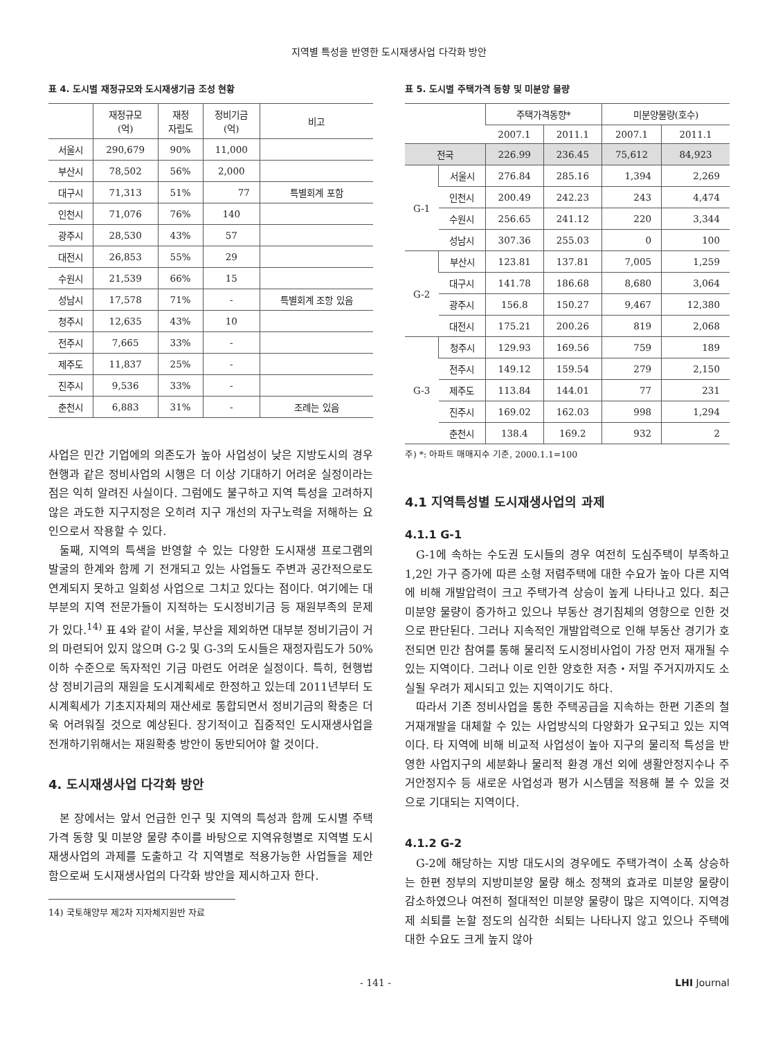지역별 특성을 반영한 도시재생사업 다각화 방안
표 4. 도시별 재정규모와 도시재생기금 조성 현황
| | 재정규모 (억) | 재정 자립도 | 정비기금 (억) | 비고 |
| --- | --- | --- | --- | --- |
| 서울시 | 290,679 | 90% | 11,000 | |
| 부산시 | 78,502 | 56% | 2,000 | |
| 대구시 | 71,313 | 51% | 77 | 특별회계 포함 |
| 인천시 | 71,076 | 76% | 140 | |
| 광주시 | 28,530 | 43% | 57 | |
| 대전시 | 26,853 | 55% | 29 | |
| 수원시 | 21,539 | 66% | 15 | |
| 성남시 | 17,578 | 71% | - | 특별회계 조항 있음 |
| 청주시 | 12,635 | 43% | 10 | |
| 전주시 | 7,665 | 33% | - | |
| 제주도 | 11,837 | 25% | - | |
| 진주시 | 9,536 | 33% | - | |
| 춘천시 | 6,883 | 31% | - | 조례는 있음 |
사업은 민간 기업에의 의존도가 높아 사업성이 낮은 지방도시의 경우 현행과 같은 정비사업의 시행은 더 이상 기대하기 어려운 실정이라는 점은 익히 알려진 사실이다. 그럼에도 불구하고 지역 특성을 고려하지 않은 과도한 지구지정은 오히려 지구 개선의 자구노력을 저해하는 요인으로서 작용할 수 있다.
둘째, 지역의 특색을 반영할 수 있는 다양한 도시재생 프로그램의 발굴의 한계와 함께 기 전개되고 있는 사업들도 주변과 공간적으로도 연계되지 못하고 일회성 사업으로 그치고 있다는 점이다. 여기에는 대부분의 지역 전문가들이 지적하는 도시정비기금 등 재원부족의 문제가 있다.<sup>14)</sup> 표 4와 같이 서울, 부산을 제외하면 대부분 정비기금이 거의 마련되어 있지 않으며 G-2 및 G-3의 도시들은 재정자립도가 50%이하 수준으로 독자적인 기금 마련도 어려운 실정이다. 특히, 현행법상 정비기금의 재원을 도시계획세로 한정하고 있는데 2011년부터 도시계획세가 기초지자체의 재산세로 통합되면서 정비기금의 확충은 더욱 어려워질 것으로 예상된다. 장기적이고 집중적인 도시재생사업을 전개하기위해서는 재원확충 방안이 동반되어야 할 것이다.
4. 도시재생사업 다각화 방안
본 장에서는 앞서 언급한 인구 및 지역의 특성과 함께 도시별 주택가격 동향 및 미분양 물량 추이를 바탕으로 지역유형별로 지역별 도시재생사업의 과제를 도출하고 각 지역별로 적용가능한 사업들을 제안함으로써 도시재생사업의 다각화 방안을 제시하고자 한다.
14) 국토해양부 제2차 지자체지원반 자료
표 5. 도시별 주택가격 동향 및 미분양 물량
| | | 주택가격동향* | | 미분양물량(호수) | |
| --- | --- | --- | --- | --- | --- |
| | | 2007.1 | 2011.1 | 2007.1 | 2011.1 |
| 전국 | | 226.99 | 236.45 | 75,612 | 84,923 |
| G-1 | 서울시 | 276.84 | 285.16 | 1,394 | 2,269 |
| | 인천시 | 200.49 | 242.23 | 243 | 4,474 |
| | 수원시 | 256.65 | 241.12 | 220 | 3,344 |
| | 성남시 | 307.36 | 255.03 | 0 | 100 |
| G-2 | 부산시 | 123.81 | 137.81 | 7,005 | 1,259 |
| | 대구시 | 141.78 | 186.68 | 8,680 | 3,064 |
| | 광주시 | 156.8 | 150.27 | 9,467 | 12,380 |
| | 대전시 | 175.21 | 200.26 | 819 | 2,068 |
| G-3 | 청주시 | 129.93 | 169.56 | 759 | 189 |
| | 전주시 | 149.12 | 159.54 | 279 | 2,150 |
| | 제주도 | 113.84 | 144.01 | 77 | 231 |
| | 진주시 | 169.02 | 162.03 | 998 | 1,294 |
| | 춘천시 | 138.4 | 169.2 | 932 | 2 |
주) *: 아파트 매매지수 기준, 2000.1.1=100
4.1 지역특성별 도시재생사업의 과제
4.1.1 G-1
G-1에 속하는 수도권 도시들의 경우 여전히 도심주택이 부족하고 1,2인 가구 증가에 따른 소형 저렴주택에 대한 수요가 높아 다른 지역에 비해 개발압력이 크고 주택가격 상승이 높게 나타나고 있다. 최근 미분양 물량이 증가하고 있으나 부동산 경기침체의 영향으로 인한 것으로 판단된다. 그러나 지속적인 개발압력으로 인해 부동산 경기가 호전되면 민간 참여를 통해 물리적 도시정비사업이 가장 먼저 재개될 수 있는 지역이다. 그러나 이로 인한 양호한 저층・저밀 주거지까지도 소실될 우려가 제시되고 있는 지역이기도 하다.
따라서 기존 정비사업을 통한 주택공급을 지속하는 한편 기존의 철거재개발을 대체할 수 있는 사업방식의 다양화가 요구되고 있는 지역이다. 타 지역에 비해 비교적 사업성이 높아 지구의 물리적 특성을 반영한 사업지구의 세분화나 물리적 환경 개선 외에 생활안정지수나 주거안정지수 등 새로운 사업성과 평가 시스템을 적용해 볼 수 있을 것으로 기대되는 지역이다.
4.1.2 G-2
G-2에 해당하는 지방 대도시의 경우에도 주택가격이 소폭 상승하는 한편 정부의 지방미분양 물량 해소 정책의 효과로 미분양 물량이 감소하였으나 여전히 절대적인 미분양 물량이 많은 지역이다. 지역경제 쇠퇴를 논할 정도의 심각한 쇠퇴는 나타나지 않고 있으나 주택에 대한 수요도 크게 높지 않아
- 141 - LHI Journal